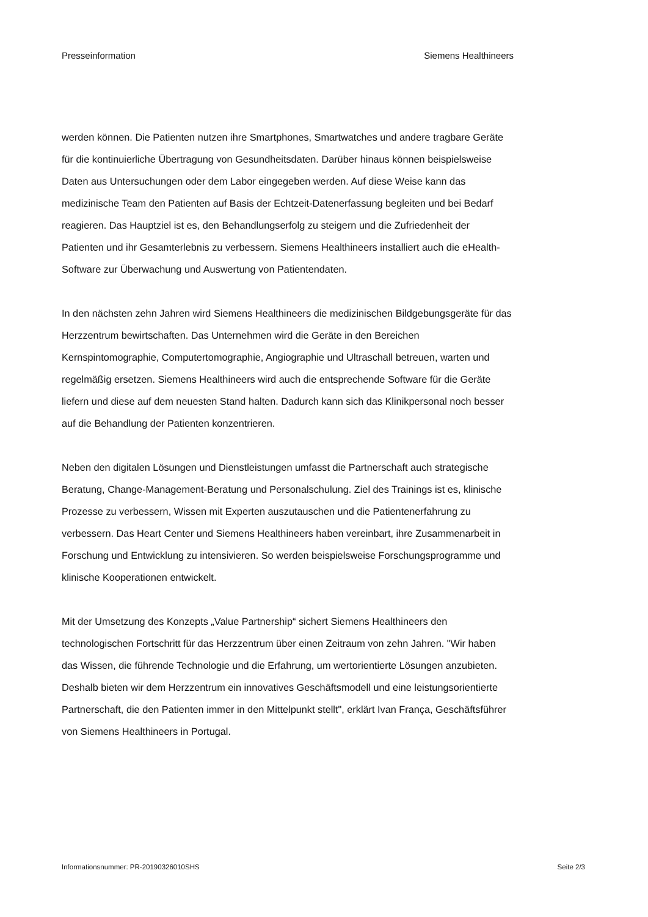Presseinformation Siemens Healthineers
werden können. Die Patienten nutzen ihre Smartphones, Smartwatches und andere tragbare Geräte für die kontinuierliche Übertragung von Gesundheitsdaten. Darüber hinaus können beispielsweise Daten aus Untersuchungen oder dem Labor eingegeben werden. Auf diese Weise kann das medizinische Team den Patienten auf Basis der Echtzeit-Datenerfassung begleiten und bei Bedarf reagieren. Das Hauptziel ist es, den Behandlungserfolg zu steigern und die Zufriedenheit der Patienten und ihr Gesamterlebnis zu verbessern. Siemens Healthineers installiert auch die eHealth-Software zur Überwachung und Auswertung von Patientendaten.
In den nächsten zehn Jahren wird Siemens Healthineers die medizinischen Bildgebungsgeräte für das Herzzentrum bewirtschaften. Das Unternehmen wird die Geräte in den Bereichen Kernspintomographie, Computertomographie, Angiographie und Ultraschall betreuen, warten und regelmäßig ersetzen. Siemens Healthineers wird auch die entsprechende Software für die Geräte liefern und diese auf dem neuesten Stand halten. Dadurch kann sich das Klinikpersonal noch besser auf die Behandlung der Patienten konzentrieren.
Neben den digitalen Lösungen und Dienstleistungen umfasst die Partnerschaft auch strategische Beratung, Change-Management-Beratung und Personalschulung. Ziel des Trainings ist es, klinische Prozesse zu verbessern, Wissen mit Experten auszutauschen und die Patientenerfahrung zu verbessern. Das Heart Center und Siemens Healthineers haben vereinbart, ihre Zusammenarbeit in Forschung und Entwicklung zu intensivieren. So werden beispielsweise Forschungsprogramme und klinische Kooperationen entwickelt.
Mit der Umsetzung des Konzepts „Value Partnership“ sichert Siemens Healthineers den technologischen Fortschritt für das Herzzentrum über einen Zeitraum von zehn Jahren. "Wir haben das Wissen, die führende Technologie und die Erfahrung, um wertorientierte Lösungen anzubieten. Deshalb bieten wir dem Herzzentrum ein innovatives Geschäftsmodell und eine leistungsorientierte Partnerschaft, die den Patienten immer in den Mittelpunkt stellt", erklärt Ivan França, Geschäftsführer von Siemens Healthineers in Portugal.
Informationsnummer: PR-20190326010SHS Seite 2/3